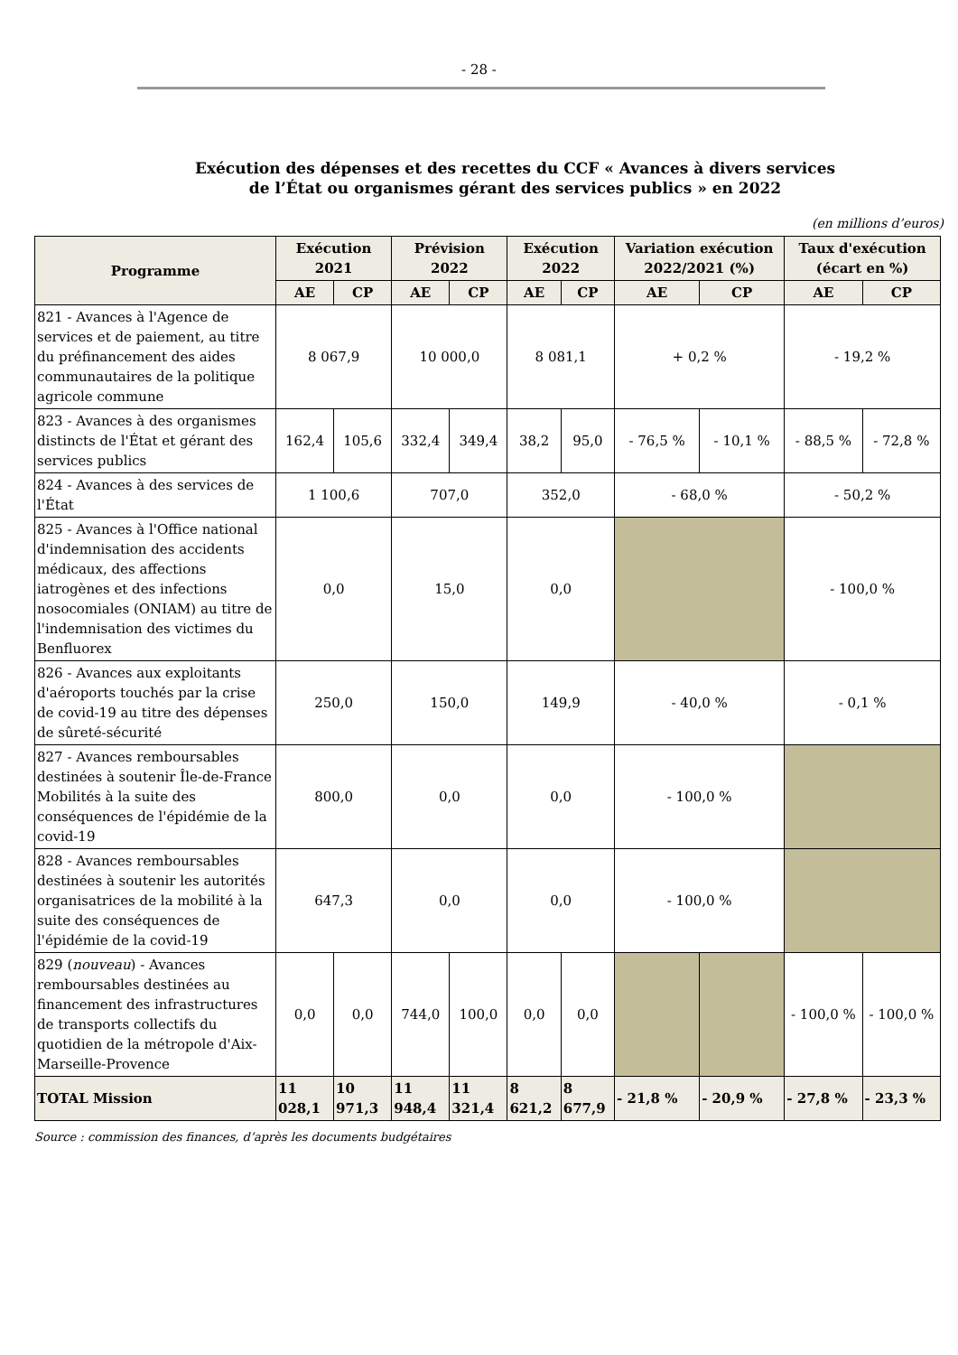- 28 -
Exécution des dépenses et des recettes du CCF « Avances à divers services
de l’État ou organismes gérant des services publics » en 2022
(en millions d’euros)
| Programme | Exécution 2021 | | Prévision 2022 | | Exécution 2022 | | Variation exécution 2022/2021 (%) | | Taux d'exécution (écart en %) | |
| --- | --- | --- | --- | --- | --- | --- | --- | --- | --- | --- |
| | AE | CP | AE | CP | AE | CP | AE | CP | AE | CP |
| 821 - Avances à l'Agence de services et de paiement, au titre du préfinancement des aides communautaires de la politique agricole commune | 8 067,9 | | 10 000,0 | | 8 081,1 | | + 0,2 % | | - 19,2 % | |
| 823 - Avances à des organismes distincts de l'État et gérant des services publics | 162,4 | 105,6 | 332,4 | 349,4 | 38,2 | 95,0 | - 76,5 % | - 10,1 % | - 88,5 % | - 72,8 % |
| 824 - Avances à des services de l'État | 1 100,6 | | 707,0 | | 352,0 | | - 68,0 % | | - 50,2 % | |
| 825 - Avances à l'Office national d'indemnisation des accidents médicaux, des affections iatrogènes et des infections nosocomiales (ONIAM) au titre de l'indemnisation des victimes du Benfluorex | 0,0 | | 15,0 | | 0,0 | | | | - 100,0 % | |
| 826 - Avances aux exploitants d'aéroports touchés par la crise de covid-19 au titre des dépenses de sûreté-sécurité | 250,0 | | 150,0 | | 149,9 | | - 40,0 % | | - 0,1 % | |
| 827 - Avances remboursables destinées à soutenir Île-de-France Mobilités à la suite des conséquences de l'épidémie de la covid-19 | 800,0 | | 0,0 | | 0,0 | | - 100,0 % | | | |
| 828 - Avances remboursables destinées à soutenir les autorités organisatrices de la mobilité à la suite des conséquences de l'épidémie de la covid-19 | 647,3 | | 0,0 | | 0,0 | | - 100,0 % | | | |
| 829 ( nouveau ) - Avances remboursables destinées au financement des infrastructures de transports collectifs du quotidien de la métropole d'Aix-Marseille-Provence | 0,0 | 0,0 | 744,0 | 100,0 | 0,0 | 0,0 | | | - 100,0 % | - 100,0 % |
| TOTAL Mission | 11 028,1 | 10 971,3 | 11 948,4 | 11 321,4 | 8 621,2 | 8 677,9 | - 21,8 % | - 20,9 % | - 27,8 % | - 23,3 % |
Source : commission des finances, d’après les documents budgétaires